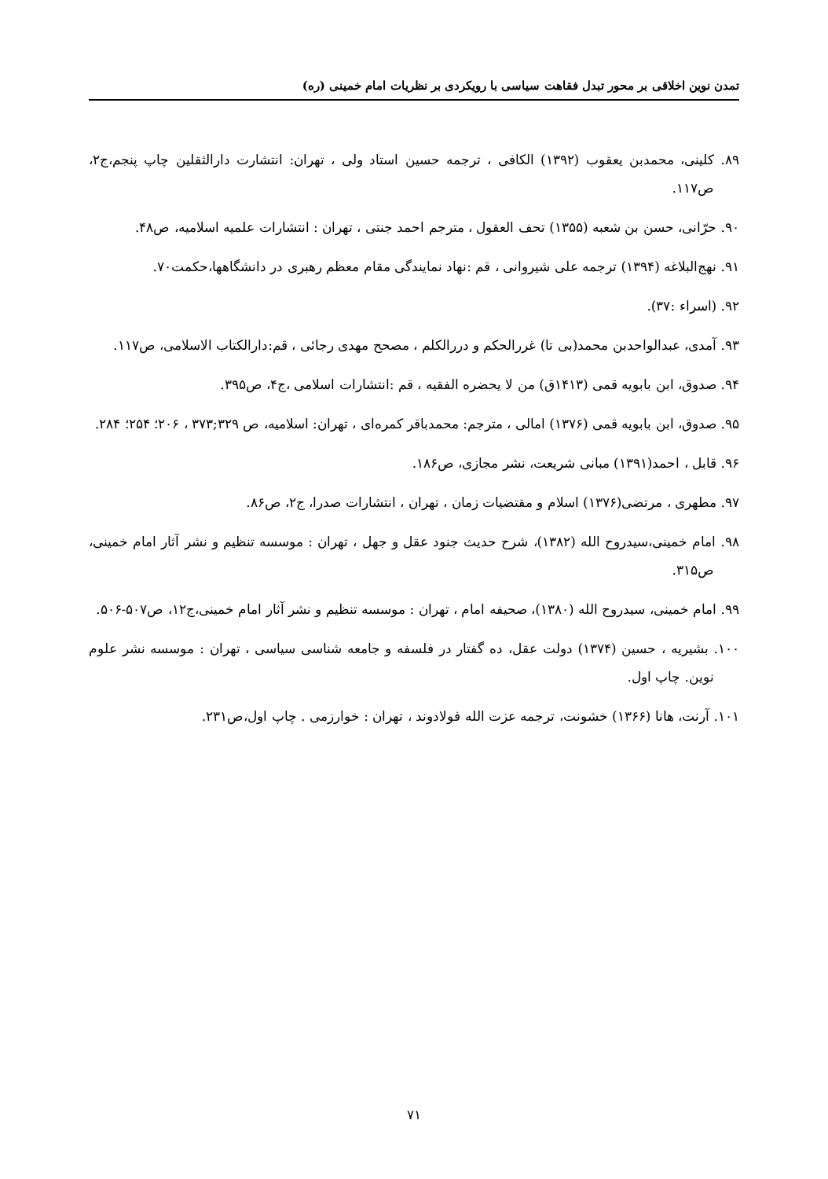تمدن نوین اخلاقی بر محور تبدل فقاهت سیاسی با رویکردی بر نظریات امام خمینی (ره)
۸۹. کلینی، محمدبن یعقوب (۱۳۹۲) الکافی ، ترجمه حسین استاد ولی ، تهران: انتشارت دارالثقلین چاپ پنجم،ج۲، ص۱۱۷.
۹۰. حرّانی، حسن بن شعبه (۱۳۵۵) تحف العقول ، مترجم احمد جنتی ، تهران : انتشارات علمیه اسلامیه، ص۴۸.
۹۱. نهج‌البلاغه (۱۳۹۴) ترجمه علی شیروانی ، قم :نهاد نمایندگی مقام معظم رهبری در دانشگاهها،حکمت۷۰.
۹۲. (اسراء :۳۷).
۹۳. آمدی، عبدالواحدبن محمد(بی تا) غررالحکم و دررالکلم ، مصحح مهدی رجائی ، قم:دارالکتاب الاسلامی، ص۱۱۷.
۹۴. صدوق، ابن بابویه قمی (۱۴۱۳ق) من لا یحضره الفقیه ، قم :انتشارات اسلامی ،ج۴، ص۳۹۵.
۹۵. صدوق، ابن بابویه قمی (۱۳۷۶) امالی ، مترجم: محمدباقر کمره‌ای ، تهران: اسلامیه، ص ۳۲۹;۳۷۳ ، ۲۰۶؛ ۲۵۴؛ ۲۸۴.
۹۶. قابل ، احمد(۱۳۹۱) مبانی شریعت، نشر مجازی، ص۱۸۶.
۹۷. مطهری ، مرتضی(۱۳۷۶) اسلام و مقتضیات زمان ، تهران ، انتشارات صدرا، ج۲، ص۸۶.
۹۸. امام خمینی،سیدروح الله (۱۳۸۲)، شرح حدیث جنود عقل و جهل ، تهران : موسسه تنظیم و نشر آثار امام خمینی، ص۳۱۵.
۹۹. امام خمینی، سیدروح الله (۱۳۸۰)، صحیفه امام ، تهران : موسسه تنظیم و نشر آثار امام خمینی،ج۱۲، ص۵۰۷-۵۰۶.
۱۰۰. بشیریه ، حسین (۱۳۷۴) دولت عقل، ده گفتار در فلسفه و جامعه شناسی سیاسی ، تهران : موسسه نشر علوم نوین. چاپ اول.
۱۰۱. آرنت، هانا (۱۳۶۶) خشونت، ترجمه عزت الله فولادوند ، تهران : خوارزمی . چاپ اول،ص۲۳۱.
۷۱